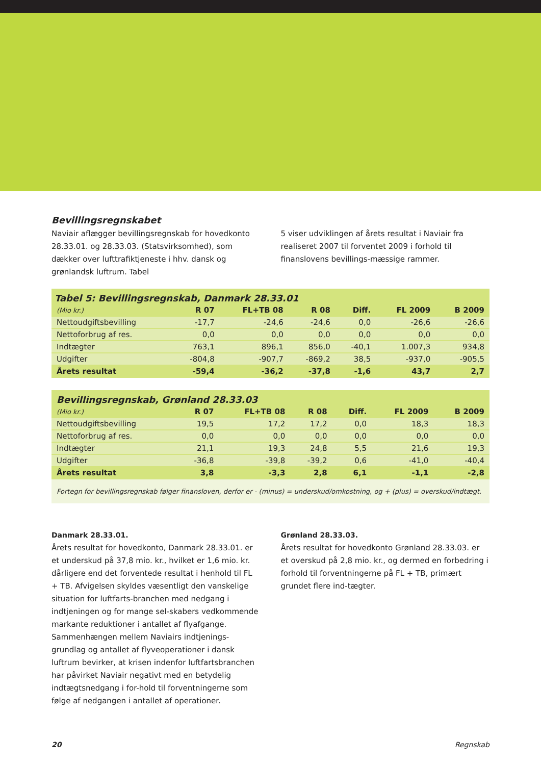Bevillingsregnskabet
Naviair aflægger bevillingsregnskab for hovedkonto 28.33.01. og 28.33.03. (Statsvirksomhed), som dækker over lufttrafiktjeneste i hhv. dansk og grønlandsk luftrum. Tabel
5 viser udviklingen af årets resultat i Naviair fra realiseret 2007 til forventet 2009 i forhold til finanslovens bevillings-mæssige rammer.
Tabel 5: Bevillingsregnskab, Danmark 28.33.01
| (Mio kr.) | R 07 | FL+TB 08 | R 08 | Diff. | FL 2009 | B 2009 |
| --- | --- | --- | --- | --- | --- | --- |
| Nettoudgiftsbevilling | -17,7 | -24,6 | -24,6 | 0,0 | -26,6 | -26,6 |
| Nettoforbrug af res. | 0,0 | 0,0 | 0,0 | 0,0 | 0,0 | 0,0 |
| Indtægter | 763,1 | 896,1 | 856,0 | -40,1 | 1.007,3 | 934,8 |
| Udgifter | -804,8 | -907,7 | -869,2 | 38,5 | -937,0 | -905,5 |
| Årets resultat | -59,4 | -36,2 | -37,8 | -1,6 | 43,7 | 2,7 |
Bevillingsregnskab, Grønland 28.33.03
| (Mio kr.) | R 07 | FL+TB 08 | R 08 | Diff. | FL 2009 | B 2009 |
| --- | --- | --- | --- | --- | --- | --- |
| Nettoudgiftsbevilling | 19,5 | 17,2 | 17,2 | 0,0 | 18,3 | 18,3 |
| Nettoforbrug af res. | 0,0 | 0,0 | 0,0 | 0,0 | 0,0 | 0,0 |
| Indtægter | 21,1 | 19,3 | 24,8 | 5,5 | 21,6 | 19,3 |
| Udgifter | -36,8 | -39,8 | -39,2 | 0,6 | -41,0 | -40,4 |
| Årets resultat | 3,8 | -3,3 | 2,8 | 6,1 | -1,1 | -2,8 |
Fortegn for bevillingsregnskab følger finansloven, derfor er - (minus) = underskud/omkostning, og + (plus) = overskud/indtægt.
Danmark 28.33.01.
Årets resultat for hovedkonto, Danmark 28.33.01. er et underskud på 37,8 mio. kr., hvilket er 1,6 mio. kr. dårligere end det forventede resultat i henhold til FL + TB. Afvigelsen skyldes væsentligt den vanskelige situation for luftfarts-branchen med nedgang i indtjeningen og for mange sel-skabers vedkommende markante reduktioner i antallet af flyafgange. Sammenhængen mellem Naviairs indtjenings-grundlag og antallet af flyveoperationer i dansk luftrum bevirker, at krisen indenfor luftfartsbranchen har påvirket Naviair negativt med en betydelig indtægtsnedgang i for-hold til forventningerne som følge af nedgangen i antallet af operationer.
Grønland 28.33.03.
Årets resultat for hovedkonto Grønland 28.33.03. er et overskud på 2,8 mio. kr., og dermed en forbedring i forhold til forventningerne på FL + TB, primært grundet flere ind-tægter.
20 Regnskab